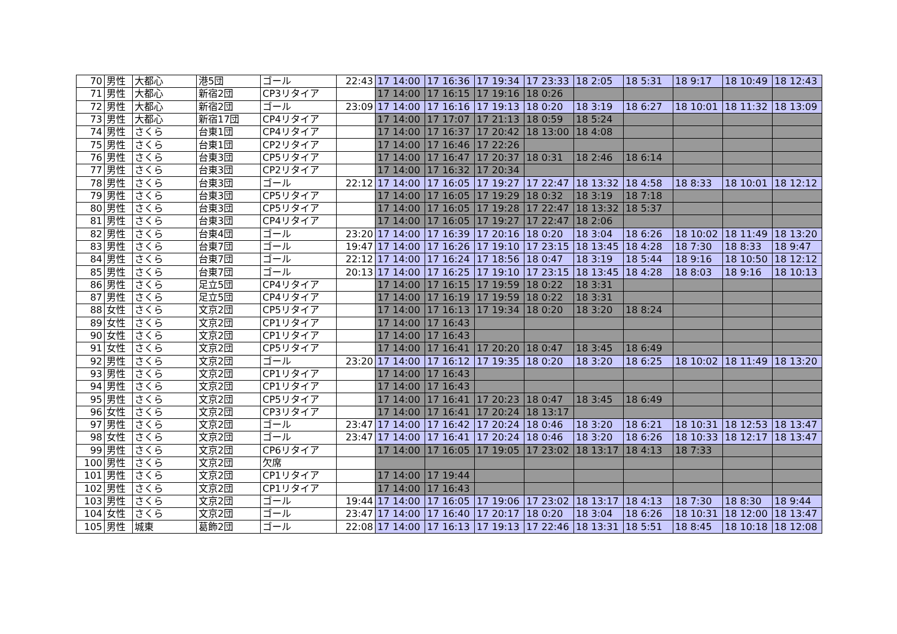| 70 | 男性 | 大都心 | 港5団 | ゴール | 22:43 | 17 14:00 | 17 16:36 | 17 19:34 | 17 23:33 | 18 2:05 | 18 5:31 | 18 9:17 | 18 10:49 | 18 12:43 |
| 71 | 男性 | 大都心 | 新宿2団 | CP3リタイア | | 17 14:00 | 17 16:15 | 17 19:16 | 18 0:26 | | | | | |
| 72 | 男性 | 大都心 | 新宿2団 | ゴール | 23:09 | 17 14:00 | 17 16:16 | 17 19:13 | 18 0:20 | 18 3:19 | 18 6:27 | 18 10:01 | 18 11:32 | 18 13:09 |
| 73 | 男性 | 大都心 | 新宿17団 | CP4リタイア | | 17 14:00 | 17 17:07 | 17 21:13 | 18 0:59 | 18 5:24 | | | | |
| 74 | 男性 | さくら | 台東1団 | CP4リタイア | | 17 14:00 | 17 16:37 | 17 20:42 | 18 13:00 | 18 4:08 | | | | |
| 75 | 男性 | さくら | 台東1団 | CP2リタイア | | 17 14:00 | 17 16:46 | 17 22:26 | | | | | | |
| 76 | 男性 | さくら | 台東3団 | CP5リタイア | | 17 14:00 | 17 16:47 | 17 20:37 | 18 0:31 | 18 2:46 | 18 6:14 | | | |
| 77 | 男性 | さくら | 台東3団 | CP2リタイア | | 17 14:00 | 17 16:32 | 17 20:34 | | | | | | |
| 78 | 男性 | さくら | 台東3団 | ゴール | 22:12 | 17 14:00 | 17 16:05 | 17 19:27 | 17 22:47 | 18 13:32 | 18 4:58 | 18 8:33 | 18 10:01 | 18 12:12 |
| 79 | 男性 | さくら | 台東3団 | CP5リタイア | | 17 14:00 | 17 16:05 | 17 19:29 | 18 0:32 | 18 3:19 | 18 7:18 | | | |
| 80 | 男性 | さくら | 台東3団 | CP5リタイア | | 17 14:00 | 17 16:05 | 17 19:28 | 17 22:47 | 18 13:32 | 18 5:37 | | | |
| 81 | 男性 | さくら | 台東3団 | CP4リタイア | | 17 14:00 | 17 16:05 | 17 19:27 | 17 22:47 | 18 2:06 | | | | |
| 82 | 男性 | さくら | 台東4団 | ゴール | 23:20 | 17 14:00 | 17 16:39 | 17 20:16 | 18 0:20 | 18 3:04 | 18 6:26 | 18 10:02 | 18 11:49 | 18 13:20 |
| 83 | 男性 | さくら | 台東7団 | ゴール | 19:47 | 17 14:00 | 17 16:26 | 17 19:10 | 17 23:15 | 18 13:45 | 18 4:28 | 18 7:30 | 18 8:33 | 18 9:47 |
| 84 | 男性 | さくら | 台東7団 | ゴール | 22:12 | 17 14:00 | 17 16:24 | 17 18:56 | 18 0:47 | 18 3:19 | 18 5:44 | 18 9:16 | 18 10:50 | 18 12:12 |
| 85 | 男性 | さくら | 台東7団 | ゴール | 20:13 | 17 14:00 | 17 16:25 | 17 19:10 | 17 23:15 | 18 13:45 | 18 4:28 | 18 8:03 | 18 9:16 | 18 10:13 |
| 86 | 男性 | さくら | 足立5団 | CP4リタイア | | 17 14:00 | 17 16:15 | 17 19:59 | 18 0:22 | 18 3:31 | | | | |
| 87 | 男性 | さくら | 足立5団 | CP4リタイア | | 17 14:00 | 17 16:19 | 17 19:59 | 18 0:22 | 18 3:31 | | | | |
| 88 | 女性 | さくら | 文京2団 | CP5リタイア | | 17 14:00 | 17 16:13 | 17 19:34 | 18 0:20 | 18 3:20 | 18 8:24 | | | |
| 89 | 女性 | さくら | 文京2団 | CP1リタイア | | 17 14:00 | 17 16:43 | | | | | | | |
| 90 | 女性 | さくら | 文京2団 | CP1リタイア | | 17 14:00 | 17 16:43 | | | | | | | |
| 91 | 女性 | さくら | 文京2団 | CP5リタイア | | 17 14:00 | 17 16:41 | 17 20:20 | 18 0:47 | 18 3:45 | 18 6:49 | | | |
| 92 | 男性 | さくら | 文京2団 | ゴール | 23:20 | 17 14:00 | 17 16:12 | 17 19:35 | 18 0:20 | 18 3:20 | 18 6:25 | 18 10:02 | 18 11:49 | 18 13:20 |
| 93 | 男性 | さくら | 文京2団 | CP1リタイア | | 17 14:00 | 17 16:43 | | | | | | | |
| 94 | 男性 | さくら | 文京2団 | CP1リタイア | | 17 14:00 | 17 16:43 | | | | | | | |
| 95 | 男性 | さくら | 文京2団 | CP5リタイア | | 17 14:00 | 17 16:41 | 17 20:23 | 18 0:47 | 18 3:45 | 18 6:49 | | | |
| 96 | 女性 | さくら | 文京2団 | CP3リタイア | | 17 14:00 | 17 16:41 | 17 20:24 | 18 13:17 | | | | | |
| 97 | 男性 | さくら | 文京2団 | ゴール | 23:47 | 17 14:00 | 17 16:42 | 17 20:24 | 18 0:46 | 18 3:20 | 18 6:21 | 18 10:31 | 18 12:53 | 18 13:47 |
| 98 | 女性 | さくら | 文京2団 | ゴール | 23:47 | 17 14:00 | 17 16:41 | 17 20:24 | 18 0:46 | 18 3:20 | 18 6:26 | 18 10:33 | 18 12:17 | 18 13:47 |
| 99 | 男性 | さくら | 文京2団 | CP6リタイア | | 17 14:00 | 17 16:05 | 17 19:05 | 17 23:02 | 18 13:17 | 18 4:13 | 18 7:33 | | |
| 100 | 男性 | さくら | 文京2団 | 欠席 | | | | | | | | | | |
| 101 | 男性 | さくら | 文京2団 | CP1リタイア | | 17 14:00 | 17 19:44 | | | | | | | |
| 102 | 男性 | さくら | 文京2団 | CP1リタイア | | 17 14:00 | 17 16:43 | | | | | | | |
| 103 | 男性 | さくら | 文京2団 | ゴール | 19:44 | 17 14:00 | 17 16:05 | 17 19:06 | 17 23:02 | 18 13:17 | 18 4:13 | 18 7:30 | 18 8:30 | 18 9:44 |
| 104 | 女性 | さくら | 文京2団 | ゴール | 23:47 | 17 14:00 | 17 16:40 | 17 20:17 | 18 0:20 | 18 3:04 | 18 6:26 | 18 10:31 | 18 12:00 | 18 13:47 |
| 105 | 男性 | 城東 | 葛飾2団 | ゴール | 22:08 | 17 14:00 | 17 16:13 | 17 19:13 | 17 22:46 | 18 13:31 | 18 5:51 | 18 8:45 | 18 10:18 | 18 12:08 |